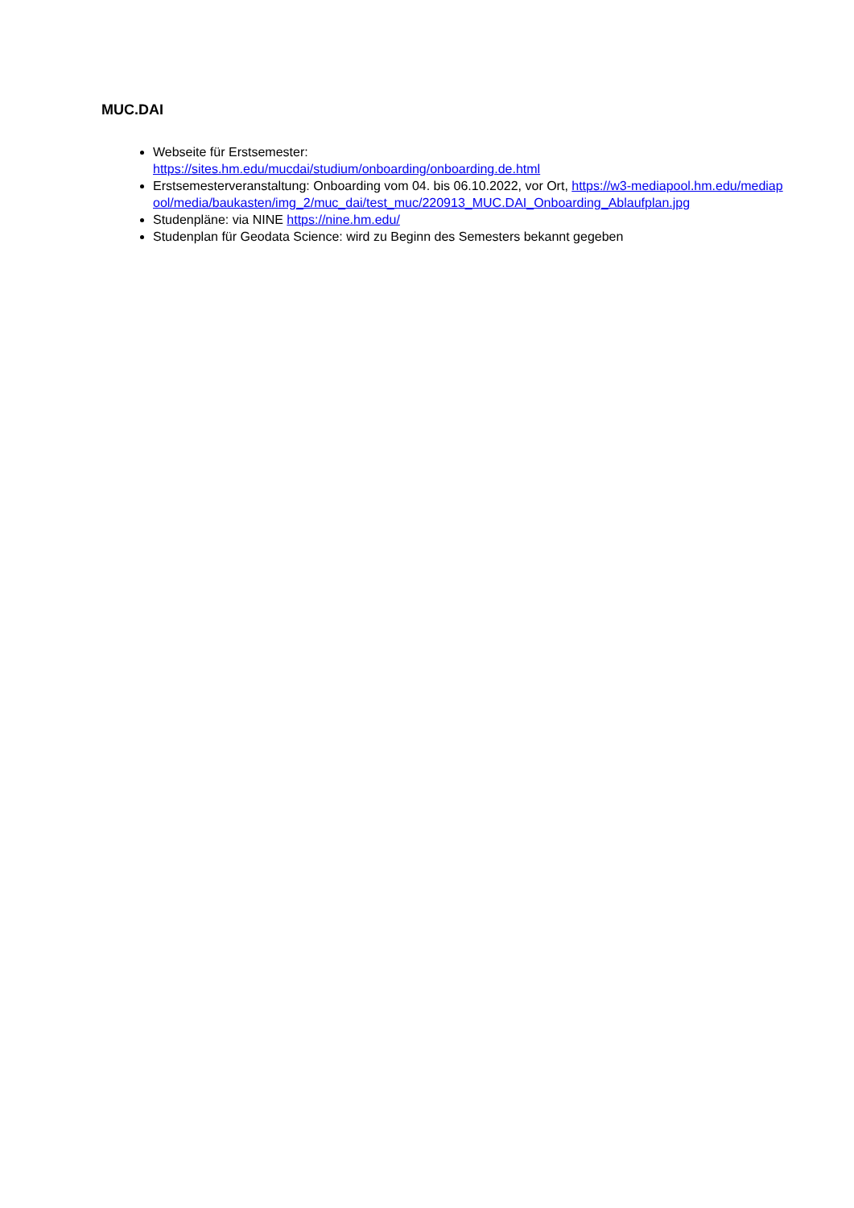MUC.DAI
Webseite für Erstsemester:
https://sites.hm.edu/mucdai/studium/onboarding/onboarding.de.html
Erstsemesterveranstaltung: Onboarding vom 04. bis 06.10.2022, vor Ort, https://w3-mediapool.hm.edu/mediapool/media/baukasten/img_2/muc_dai/test_muc/220913_MUC.DAI_Onboarding_Ablaufplan.jpg
Studenpläne: via NINE https://nine.hm.edu/
Studenplan für Geodata Science: wird zu Beginn des Semesters bekannt gegeben